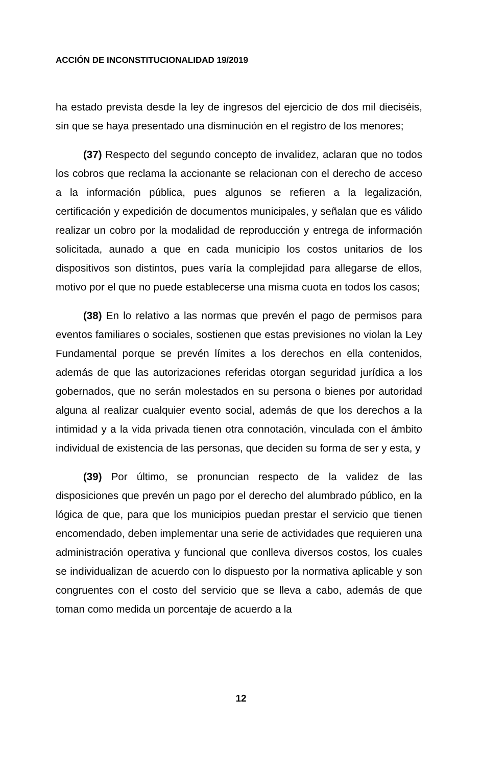ACCIÓN DE INCONSTITUCIONALIDAD 19/2019
ha estado prevista desde la ley de ingresos del ejercicio de dos mil dieciséis, sin que se haya presentado una disminución en el registro de los menores;
(37) Respecto del segundo concepto de invalidez, aclaran que no todos los cobros que reclama la accionante se relacionan con el derecho de acceso a la información pública, pues algunos se refieren a la legalización, certificación y expedición de documentos municipales, y señalan que es válido realizar un cobro por la modalidad de reproducción y entrega de información solicitada, aunado a que en cada municipio los costos unitarios de los dispositivos son distintos, pues varía la complejidad para allegarse de ellos, motivo por el que no puede establecerse una misma cuota en todos los casos;
(38) En lo relativo a las normas que prevén el pago de permisos para eventos familiares o sociales, sostienen que estas previsiones no violan la Ley Fundamental porque se prevén límites a los derechos en ella contenidos, además de que las autorizaciones referidas otorgan seguridad jurídica a los gobernados, que no serán molestados en su persona o bienes por autoridad alguna al realizar cualquier evento social, además de que los derechos a la intimidad y a la vida privada tienen otra connotación, vinculada con el ámbito individual de existencia de las personas, que deciden su forma de ser y esta, y
(39) Por último, se pronuncian respecto de la validez de las disposiciones que prevén un pago por el derecho del alumbrado público, en la lógica de que, para que los municipios puedan prestar el servicio que tienen encomendado, deben implementar una serie de actividades que requieren una administración operativa y funcional que conlleva diversos costos, los cuales se individualizan de acuerdo con lo dispuesto por la normativa aplicable y son congruentes con el costo del servicio que se lleva a cabo, además de que toman como medida un porcentaje de acuerdo a la
12